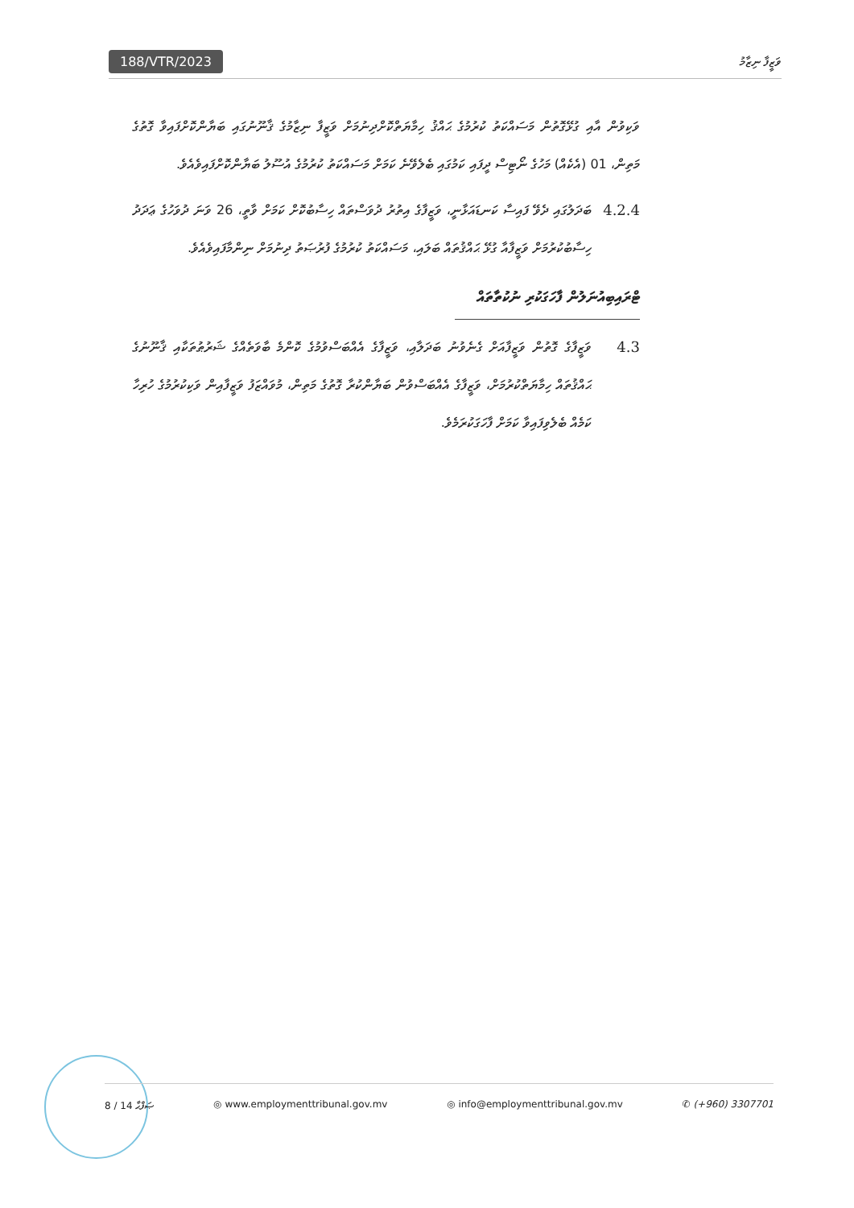188/VTR/2023 ވަޒީފާ ނިޒާމު
ވަކިވުން އާއި ގުޅޭގޮތުން މަސައްކަތު ކުރުމުގެ ޙައްޤު ހިމާޔަތްކޮށްދިނުމަށް ވަޒީފާ ނިޒާމުގެ ޤާނޫނުގައި ބަޔާންކޮށްފައިވާ ގޮތުގެ މަތިން، 01 (އެކެއް) މަހުގެ ނޯޓިސް ދީފައި ކަމުގައި ބެލެވޭނެ ކަމަށް މަސައްކަތު ކުރުމުގެ އުސޫލު ބަޔާންކޮށްފައިވެއެވެ.
4.2.4 ބަދަލުގައި ދެވޭ ފައިސާ ކަނޑައަޅާނީ، ވަޒީފާގެ އިތުރު ދުވަސްތައް ހިސާބުކޮށް ކަމަށް ވާތީ، 26 ވަނަ ދުވަހުގެ ޢަދަދު ހިސާބުކުރުމަށް ވަޒީފާއާ ގުޅޭ ޙައްޤުތައް ބަލައި، މަސައްކަތު ކުރުމުގެ ފުރުޞަތު ދިނުމަށް ނިންމާފައިވެއެވެ.
ޓްރައިބިއުނަލުން ފާހަގަކުރި ނުކުތާތައް
4.3 ވަޒީފާގެ ގޮތުން ވަޒީފާއަށް ގެނެވުނު ބަދަލާއި، ވަޒީފާގެ އެއްބަސްވުމުގެ ކޮންމެ ބާވަތެއްގެ ޝަރުޠުތަކާއި ޤާނޫނުގެ ޙައްޤުތައް ހިމާޔަތްކުރުމަށް، ވަޒީފާގެ އެއްބަސްވުން ބަޔާންކުރާ ގޮތުގެ މަތިން، މުވައްޒަފު ވަޒީފާއިން ވަކިކުރުމުގެ ހުރިހާ ކަމެއް ބެލެވިފައިވާ ކަމަށް ފާހަގަކުރަމެވެ.
8 / 14 ޞަފްޙާ ◎ www.employmenttribunal.gov.mv ◎ info@employmenttribunal.gov.mv ✆ (+960) 3307701